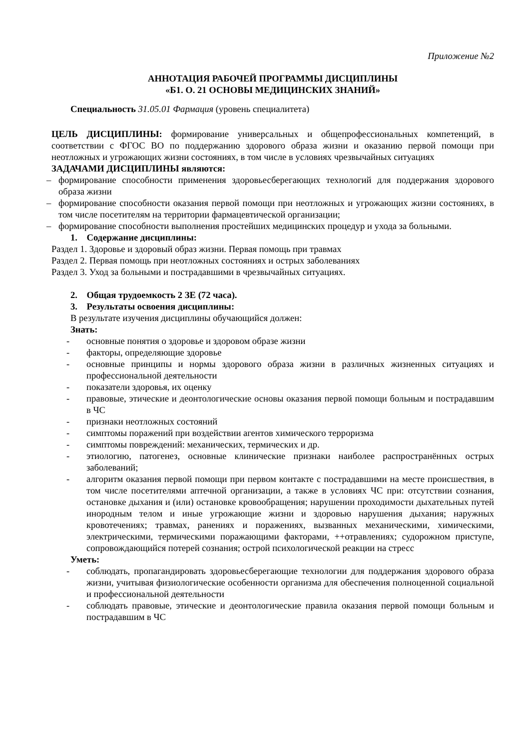Приложение №2
АННОТАЦИЯ РАБОЧЕЙ ПРОГРАММЫ ДИСЦИПЛИНЫ
«Б1. О. 21 ОСНОВЫ МЕДИЦИНСКИХ ЗНАНИЙ»
Специальность 31.05.01 Фармация (уровень специалитета)
ЦЕЛЬ ДИСЦИПЛИНЫ: формирование универсальных и общепрофессиональных компетенций, в соответствии с ФГОС ВО по поддержанию здорового образа жизни и оказанию первой помощи при неотложных и угрожающих жизни состояниях, в том числе в условиях чрезвычайных ситуациях
ЗАДАЧАМИ ДИСЦИПЛИНЫ являются:
– формирование способности применения здоровьесберегающих технологий для поддержания здорового образа жизни
– формирование способности оказания первой помощи при неотложных и угрожающих жизни состояниях, в том числе посетителям на территории фармацевтической организации;
– формирование способности выполнения простейших медицинских процедур и ухода за больными.
1. Содержание дисциплины:
Раздел 1. Здоровье и здоровый образ жизни. Первая помощь при травмах
Раздел 2. Первая помощь при неотложных состояниях и острых заболеваниях
Раздел 3. Уход за больными и пострадавшими в чрезвычайных ситуациях.
2. Общая трудоемкость 2 ЗЕ (72 часа).
3. Результаты освоения дисциплины:
В результате изучения дисциплины обучающийся должен:
Знать:
- основные понятия о здоровье и здоровом образе жизни
- факторы, определяющие здоровье
- основные принципы и нормы здорового образа жизни в различных жизненных ситуациях и профессиональной деятельности
- показатели здоровья, их оценку
- правовые, этические и деонтологические основы оказания первой помощи больным и пострадавшим в ЧС
- признаки неотложных состояний
- симптомы поражений при воздействии агентов химического терроризма
- симптомы повреждений: механических, термических и др.
- этиологию, патогенез, основные клинические признаки наиболее распространённых острых заболеваний;
- алгоритм оказания первой помощи при первом контакте с пострадавшими на месте происшествия, в том числе посетителями аптечной организации, а также в условиях ЧС при: отсутствии сознания, остановке дыхания и (или) остановке кровообращения; нарушении проходимости дыхательных путей инородным телом и иные угрожающие жизни и здоровью нарушения дыхания; наружных кровотечениях; травмах, ранениях и поражениях, вызванных механическими, химическими, электрическими, термическими поражающими факторами, ++отравлениях; судорожном приступе, сопровождающийся потерей сознания; острой психологической реакции на стресс
Уметь:
- соблюдать, пропагандировать здоровьесберегающие технологии для поддержания здорового образа жизни, учитывая физиологические особенности организма для обеспечения полноценной социальной и профессиональной деятельности
- соблюдать правовые, этические и деонтологические правила оказания первой помощи больным и пострадавшим в ЧС